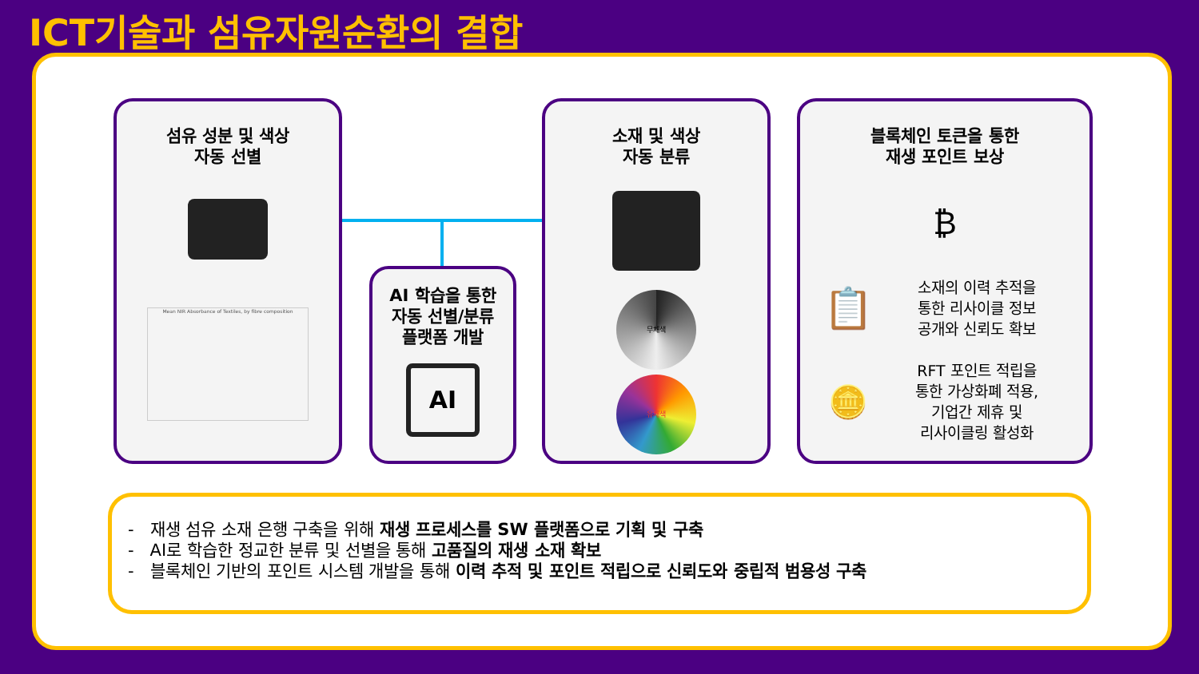ICT기술과 섬유자원순환의 결합
섬유 성분 및 색상
자동 선별
Mean NIR Absorbance of Textiles, by fibre composition
AI 학습을 통한
자동 선별/분류
플랫폼 개발
AI
소재 및 색상
자동 분류
무채색
유채색
블록체인 토큰을 통한
재생 포인트 보상
₿
📋
소재의 이력 추적을
통한 리사이클 정보
공개와 신뢰도 확보
🪙
RFT 포인트 적립을
통한 가상화폐 적용,
기업간 제휴 및
리사이클링 활성화
- 재생 섬유 소재 은행 구축을 위해 재생 프로세스를 SW 플랫폼으로 기획 및 구축
- AI로 학습한 정교한 분류 및 선별을 통해 고품질의 재생 소재 확보
- 블록체인 기반의 포인트 시스템 개발을 통해 이력 추적 및 포인트 적립으로 신뢰도와 중립적 범용성 구축